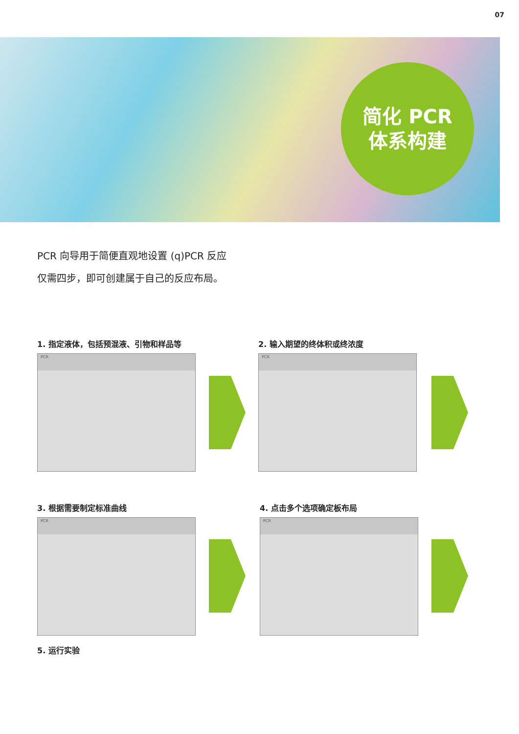07
简化 PCR
体系构建
PCR 向导用于简便直观地设置 (q)PCR 反应
仅需四步，即可创建属于自己的反应布局。
1. 指定液体，包括预混液、引物和样品等
PCR
2. 输入期望的终体积或终浓度
PCR
3. 根据需要制定标准曲线
PCR
4. 点击多个选项确定板布局
PCR
5. 运行实验